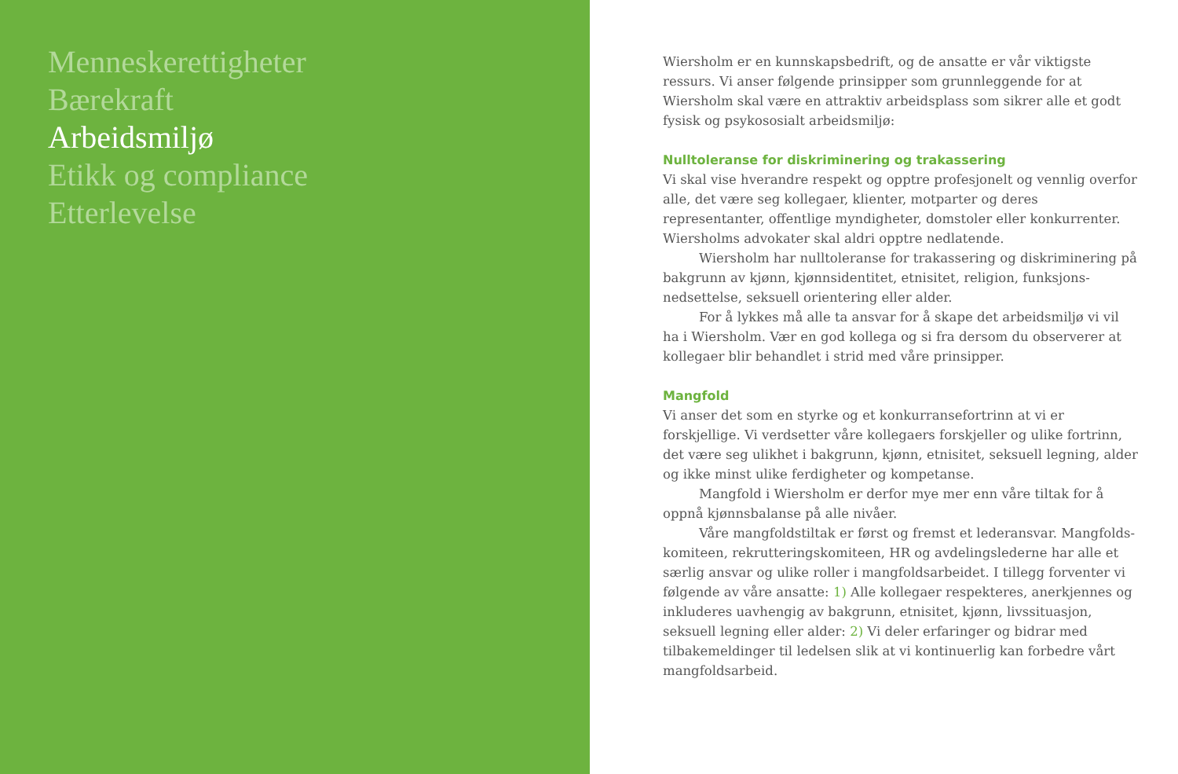Menneskerettigheter
Bærekraft
Arbeidsmiljø
Etikk og compliance
Etterlevelse
Wiersholm er en kunnskapsbedrift, og de ansatte er vår viktigste ressurs. Vi anser følgende prinsipper som grunnleggende for at Wiersholm skal være en attraktiv arbeidsplass som sikrer alle et godt fysisk og psykososialt arbeidsmiljø:
Nulltoleranse for diskriminering og trakassering
Vi skal vise hverandre respekt og opptre profesjonelt og vennlig overfor alle, det være seg kollegaer, klienter, motparter og deres representanter, offentlige myndigheter, domstoler eller konkurrenter. Wiersholms advokater skal aldri opptre nedlatende.
Wiersholm har nulltoleranse for trakassering og diskriminering på bakgrunn av kjønn, kjønnsidentitet, etnisitet, religion, funksjons­nedsettelse, seksuell orientering eller alder.
For å lykkes må alle ta ansvar for å skape det arbeidsmiljø vi vil ha i Wiersholm. Vær en god kollega og si fra dersom du observerer at kollegaer blir behandlet i strid med våre prinsipper.
Mangfold
Vi anser det som en styrke og et konkurransefortrinn at vi er forskjellige. Vi verdsetter våre kollegaers forskjeller og ulike fortrinn, det være seg ulikhet i bakgrunn, kjønn, etnisitet, seksuell legning, alder og ikke minst ulike ferdigheter og kompetanse.
Mangfold i Wiersholm er derfor mye mer enn våre tiltak for å oppnå kjønnsbalanse på alle nivåer.
Våre mangfoldstiltak er først og fremst et lederansvar. Mangfolds­komiteen, rekrutteringskomiteen, HR og avdelingslederne har alle et særlig ansvar og ulike roller i mangfoldsarbeidet. I tillegg forventer vi følgende av våre ansatte: 1) Alle kollegaer respekteres, anerkjennes og inkluderes uavhengig av bakgrunn, etnisitet, kjønn, livssituasjon, seksuell legning eller alder: 2) Vi deler erfaringer og bidrar med tilbakemeldinger til ledelsen slik at vi kontinuerlig kan forbedre vårt mangfoldsarbeid.